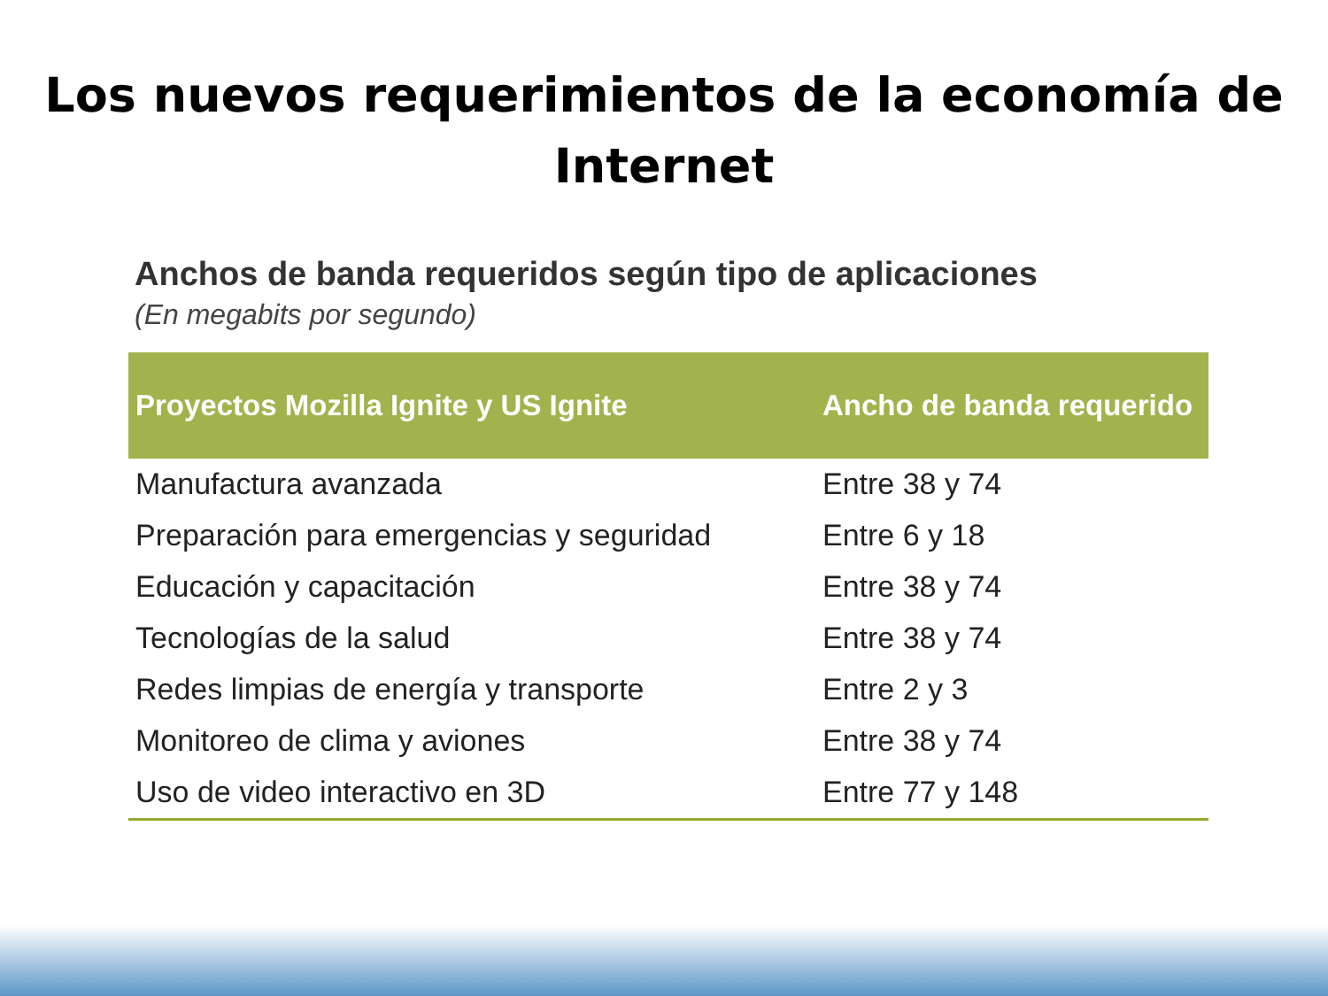Los nuevos requerimientos de la economía de
Internet
Anchos de banda requeridos según tipo de aplicaciones
(En megabits por segundo)
| Proyectos Mozilla Ignite y US Ignite | Ancho de banda requerido |
| --- | --- |
| Manufactura avanzada | Entre 38 y 74 |
| Preparación para emergencias y seguridad | Entre 6 y 18 |
| Educación y capacitación | Entre 38 y 74 |
| Tecnologías de la salud | Entre 38 y 74 |
| Redes limpias de energía y transporte | Entre 2 y 3 |
| Monitoreo de clima y aviones | Entre 38 y 74 |
| Uso de video interactivo en 3D | Entre 77 y 148 |